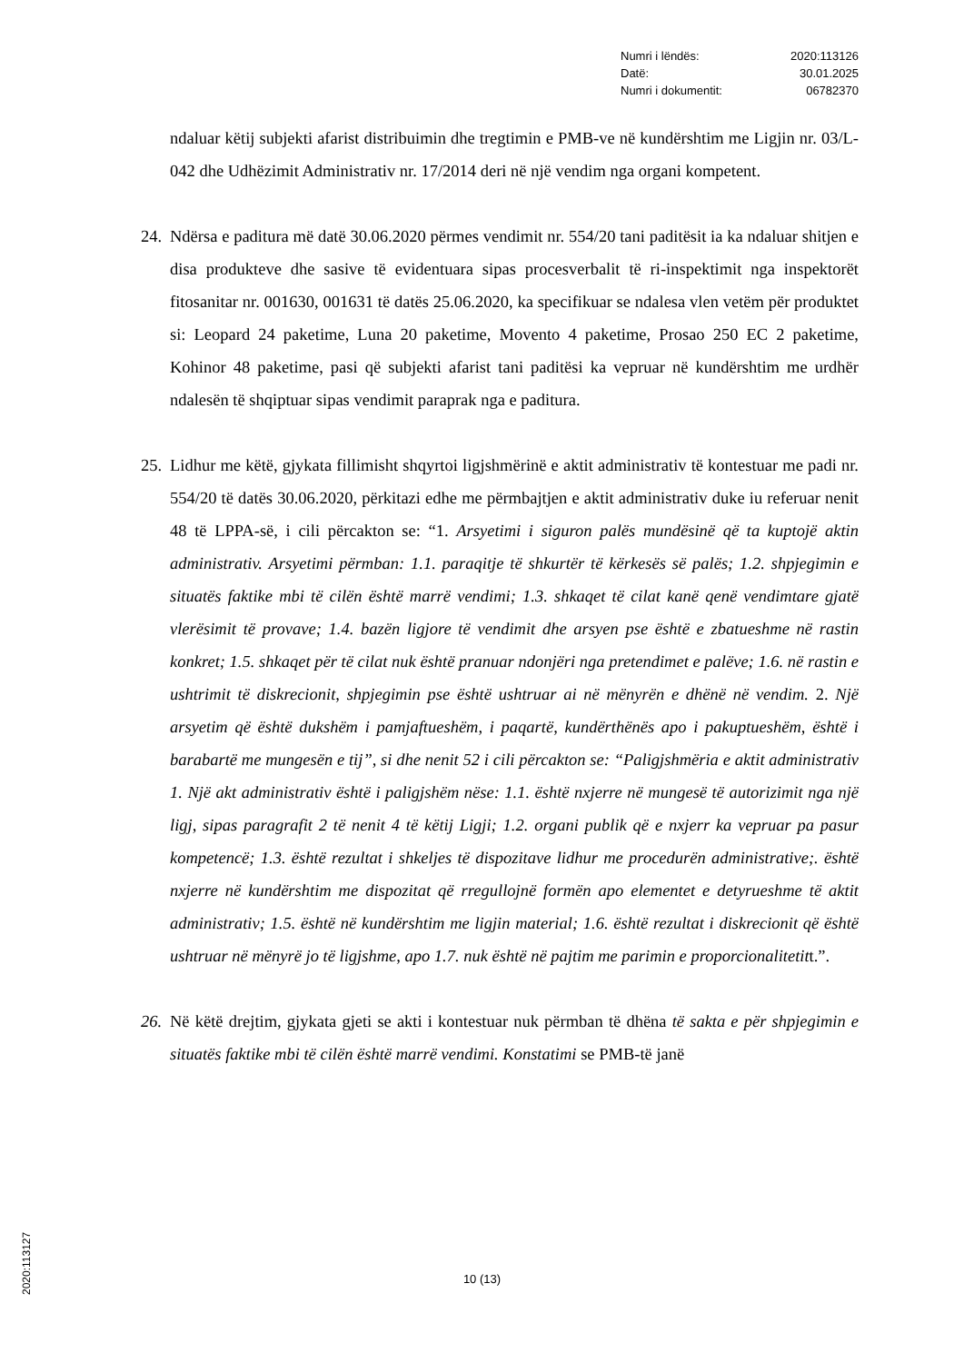Numri i lëndës: 2020:113126
Datë: 30.01.2025
Numri i dokumentit: 06782370
ndaluar këtij subjekti afarist distribuimin dhe tregtimin e PMB-ve në kundërshtim me Ligjin nr. 03/L-042 dhe Udhëzimit Administrativ nr. 17/2014 deri në një vendim nga organi kompetent.
24. Ndërsa e paditura më datë 30.06.2020 përmes vendimit nr. 554/20 tani paditësit ia ka ndaluar shitjen e disa produkteve dhe sasive të evidentuara sipas procesverbalit të ri-inspektimit nga inspektorët fitosanitar nr. 001630, 001631 të datës 25.06.2020, ka specifikuar se ndalesa vlen vetëm për produktet si: Leopard 24 paketime, Luna 20 paketime, Movento 4 paketime, Prosao 250 EC 2 paketime, Kohinor 48 paketime, pasi që subjekti afarist tani paditësi ka vepruar në kundërshtim me urdhër ndalesën të shqiptuar sipas vendimit paraprak nga e paditura.
25. Lidhur me këtë, gjykata fillimisht shqyrtoi ligjshmërinë e aktit administrativ të kontestuar me padi nr. 554/20 të datës 30.06.2020, përkitazi edhe me përmbajtjen e aktit administrativ duke iu referuar nenit 48 të LPPA-së, i cili përcakton se: “1. Arsyetimi i siguron palës mundësinë që ta kuptojë aktin administrativ. Arsyetimi përmban: 1.1. paraqitje të shkurtër të kërkesës së palës; 1.2. shpjegimin e situatës faktike mbi të cilën është marrë vendimi; 1.3. shkaqet të cilat kanë qenë vendimtare gjatë vlerësimit të provave; 1.4. bazën ligjore të vendimit dhe arsyen pse është e zbatueshme në rastin konkret; 1.5. shkaqet për të cilat nuk është pranuar ndonjëri nga pretendimet e palëve; 1.6. në rastin e ushtrimit të diskrecionit, shpjegimin pse është ushtruar ai në mënyrën e dhënë në vendim. 2. Një arsyetim që është dukshëm i pamjaftueshëm, i paqartë, kundërthënës apo i pakuptueshëm, është i barabartë me mungesën e tij”, si dhe nenit 52 i cili përcakton se: “Paligjshmëria e aktit administrativ 1. Një akt administrativ është i paligjshëm nëse: 1.1. është nxjerre në mungesë të autorizimit nga një ligj, sipas paragrafit 2 të nenit 4 të këtij Ligji; 1.2. organi publik që e nxjerr ka vepruar pa pasur kompetencë; 1.3. është rezultat i shkeljes të dispozitave lidhur me procedurën administrative;. është nxjerre në kundërshtim me dispozitat që rregullojnë formën apo elementet e detyrueshme të aktit administrativ; 1.5. është në kundërshtim me ligjin material; 1.6. është rezultat i diskrecionit që është ushtruar në mënyrë jo të ligjshme, apo 1.7. nuk është në pajtim me parimin e proporcionalitetitt.”.
26. Në këtë drejtim, gjykata gjeti se akti i kontestuar nuk përmban të dhëna të sakta e për shpjegimin e situatës faktike mbi të cilën është marrë vendimi. Konstatimi se PMB-të janë
10 (13)
2020:113127